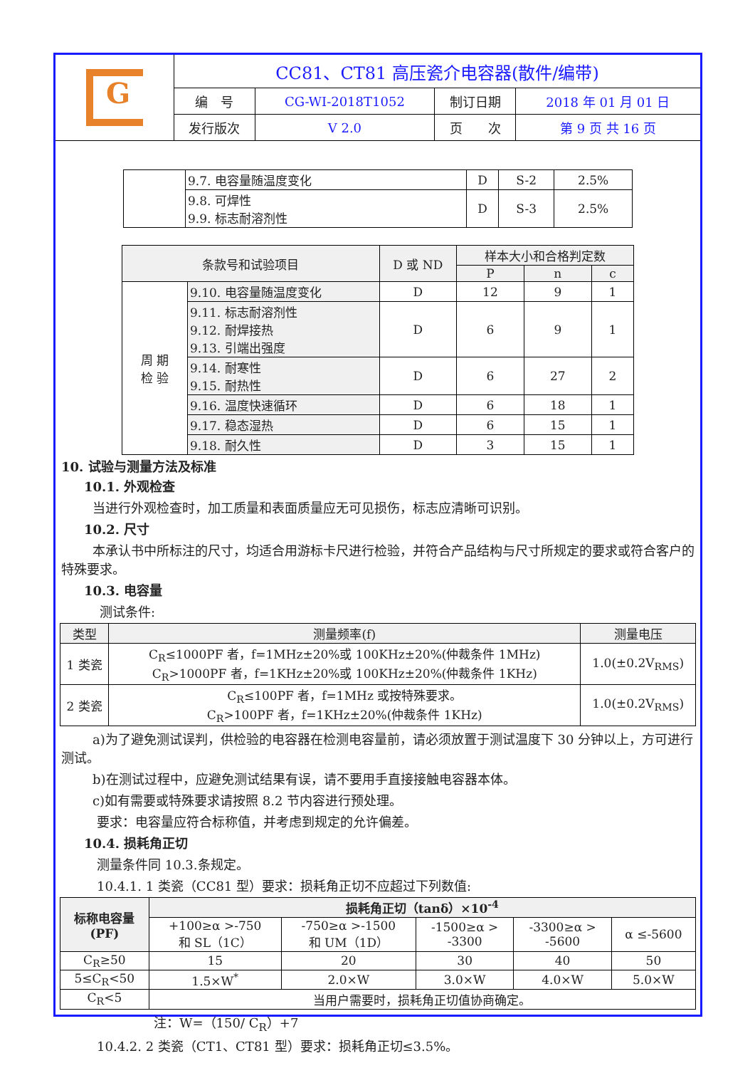| G | CC81、CT81 高压瓷介电容器(散件/编带) | | | |
| | 编 号 | CG-WI-2018T1052 | 制订日期 | 2018 年 01 月 01 日 |
| | 发行版次 | V 2.0 | 页 次 | 第 9 页 共 16 页 |
| | 9.7. 电容量随温度变化 | D | S-2 | 2.5% |
| | 9.8. 可焊性 9.9. 标志耐溶剂性 | D | S-3 | 2.5% |
| 条款号和试验项目 | | D 或 ND | 样本大小和合格判定数 | | |
| | | | P | n | c |
| 周 期 检 验 | 9.10. 电容量随温度变化 | D | 12 | 9 | 1 |
| | 9.11. 标志耐溶剂性 9.12. 耐焊接热 9.13. 引端出强度 | D | 6 | 9 | 1 |
| | 9.14. 耐寒性 9.15. 耐热性 | D | 6 | 27 | 2 |
| | 9.16. 温度快速循环 | D | 6 | 18 | 1 |
| | 9.17. 稳态湿热 | D | 6 | 15 | 1 |
| | 9.18. 耐久性 | D | 3 | 15 | 1 |
10. 试验与测量方法及标准
10.1. 外观检查
当进行外观检查时，加工质量和表面质量应无可见损伤，标志应清晰可识别。
10.2. 尺寸
本承认书中所标注的尺寸，均适合用游标卡尺进行检验，并符合产品结构与尺寸所规定的要求或符合客户的特殊要求。
10.3. 电容量
测试条件:
| 类型 | 测量频率(f) | 测量电压 |
| 1 类瓷 | C<sub>R</sub>≤1000PF 者，f=1MHz±20%或 100KHz±20%(仲裁条件 1MHz) C<sub>R</sub>>1000PF 者，f=1KHz±20%或 100KHz±20%(仲裁条件 1KHz) | 1.0(±0.2V<sub>RMS</sub>) |
| 2 类瓷 | C<sub>R</sub>≤100PF 者，f=1MHz 或按特殊要求。 C<sub>R</sub>>100PF 者，f=1KHz±20%(仲裁条件 1KHz) | 1.0(±0.2V<sub>RMS</sub>) |
a)为了避免测试误判，供检验的电容器在检测电容量前，请必须放置于测试温度下 30 分钟以上，方可进行测试。
b)在测试过程中，应避免测试结果有误，请不要用手直接接触电容器本体。
c)如有需要或特殊要求请按照 8.2 节内容进行预处理。
要求：电容量应符合标称值，并考虑到规定的允许偏差。
10.4. 损耗角正切
测量条件同 10.3.条规定。
10.4.1. 1 类瓷（CC81 型）要求：损耗角正切不应超过下列数值:
| 标称电容量 (PF) | 损耗角正切（tanδ）×10<sup>-4</sup> | | | | |
| | +100≥α >-750 和 SL（1C） | -750≥α >-1500 和 UM（1D） | -1500≥α > -3300 | -3300≥α > -5600 | α ≤-5600 |
| C<sub>R</sub>≥50 | 15 | 20 | 30 | 40 | 50 |
| 5≤C<sub>R</sub><50 | 1.5×W<sup>*</sup> | 2.0×W | 3.0×W | 4.0×W | 5.0×W |
| C<sub>R</sub><5 | 当用户需要时，损耗角正切值协商确定。 | | | | |
注：W=（150/ C<sub>R</sub>）+7
10.4.2. 2 类瓷（CT1、CT81 型）要求：损耗角正切≤3.5%。